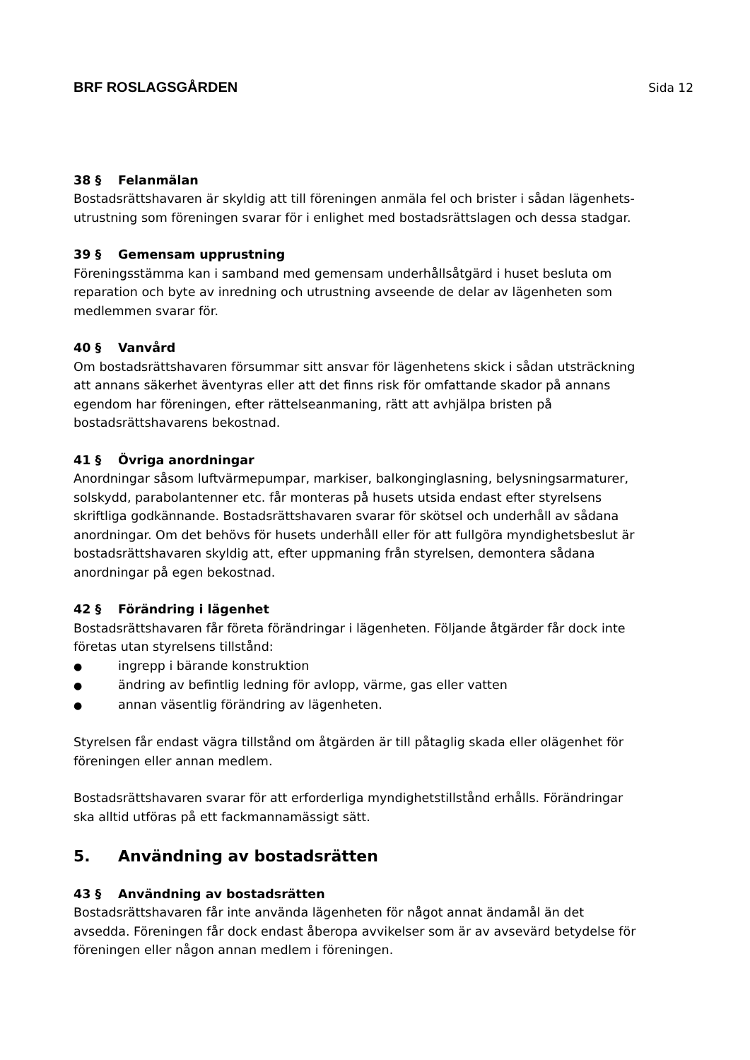BRF ROSLAGSGÅRDEN Sida 12
38 § Felanmälan
Bostadsrättshavaren är skyldig att till föreningen anmäla fel och brister i sådan lägenhets-utrustning som föreningen svarar för i enlighet med bostadsrättslagen och dessa stadgar.
39 § Gemensam upprustning
Föreningsstämma kan i samband med gemensam underhållsåtgärd i huset besluta om reparation och byte av inredning och utrustning avseende de delar av lägenheten som medlemmen svarar för.
40 § Vanvård
Om bostadsrättshavaren försummar sitt ansvar för lägenhetens skick i sådan utsträckning att annans säkerhet äventyras eller att det finns risk för omfattande skador på annans egendom har föreningen, efter rättelseanmaning, rätt att avhjälpa bristen på bostadsrättshavarens bekostnad.
41 § Övriga anordningar
Anordningar såsom luftvärmepumpar, markiser, balkonginglasning, belysningsarmaturer, solskydd, parabolantenner etc. får monteras på husets utsida endast efter styrelsens skriftliga godkännande. Bostadsrättshavaren svarar för skötsel och underhåll av sådana anordningar. Om det behövs för husets underhåll eller för att fullgöra myndighetsbeslut är bostadsrättshavaren skyldig att, efter uppmaning från styrelsen, demontera sådana anordningar på egen bekostnad.
42 § Förändring i lägenhet
Bostadsrättshavaren får företa förändringar i lägenheten. Följande åtgärder får dock inte företas utan styrelsens tillstånd:
● ingrepp i bärande konstruktion
● ändring av befintlig ledning för avlopp, värme, gas eller vatten
● annan väsentlig förändring av lägenheten.
Styrelsen får endast vägra tillstånd om åtgärden är till påtaglig skada eller olägenhet för föreningen eller annan medlem.
Bostadsrättshavaren svarar för att erforderliga myndighetstillstånd erhålls. Förändringar ska alltid utföras på ett fackmannamässigt sätt.
5. Användning av bostadsrätten
43 § Användning av bostadsrätten
Bostadsrättshavaren får inte använda lägenheten för något annat ändamål än det avsedda. Föreningen får dock endast åberopa avvikelser som är av avsevärd betydelse för föreningen eller någon annan medlem i föreningen.